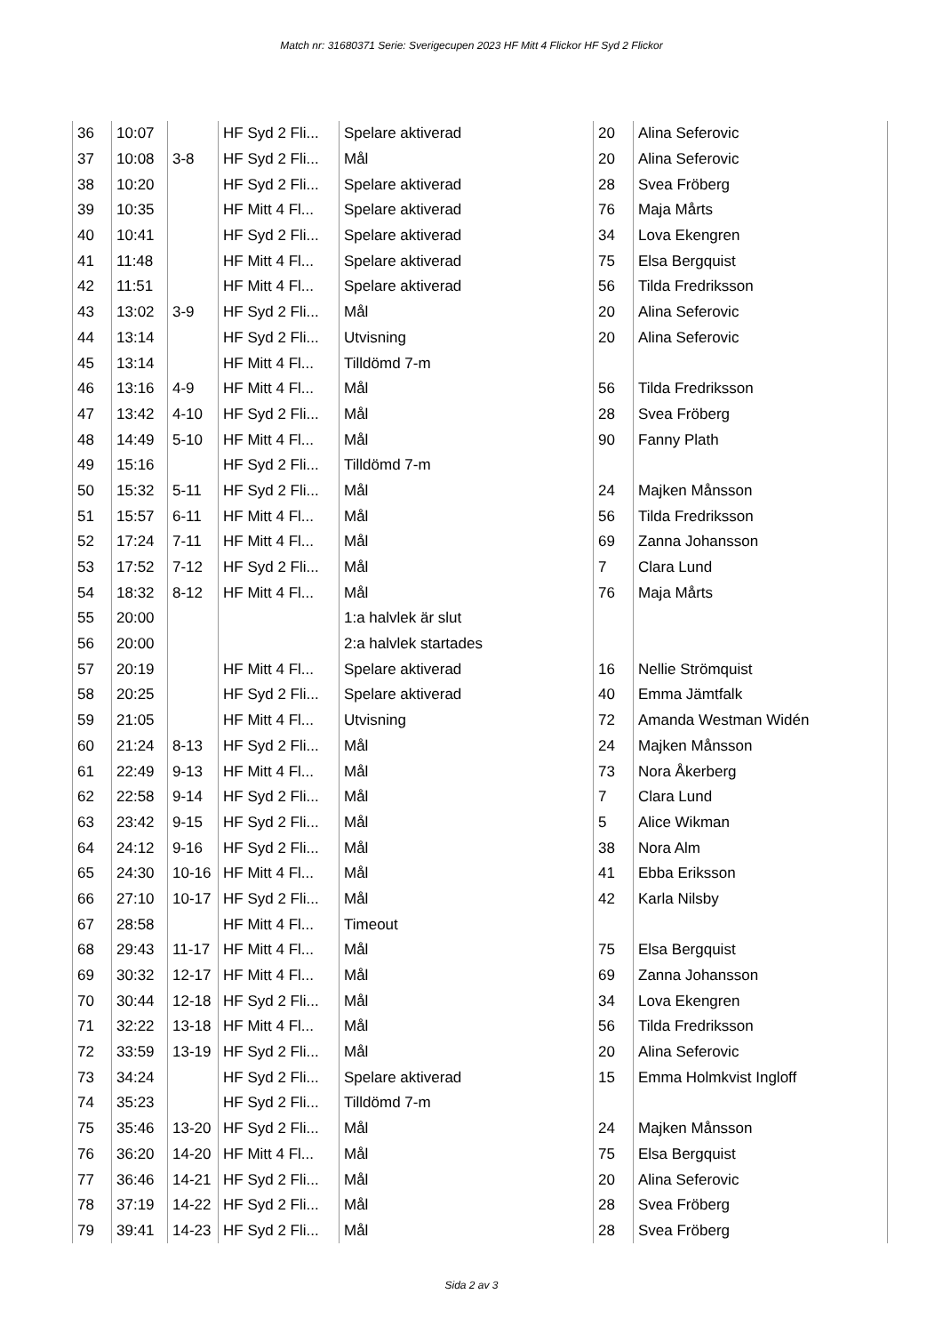Match nr: 31680371 Serie: Sverigecupen 2023 HF Mitt 4 Flickor HF Syd 2 Flickor
| 36 | 10:07 | | HF Syd 2 Fli... | Spelare aktiverad | 20 | Alina Seferovic |
| 37 | 10:08 | 3-8 | HF Syd 2 Fli... | Mål | 20 | Alina Seferovic |
| 38 | 10:20 | | HF Syd 2 Fli... | Spelare aktiverad | 28 | Svea Fröberg |
| 39 | 10:35 | | HF Mitt 4 Fl... | Spelare aktiverad | 76 | Maja Mårts |
| 40 | 10:41 | | HF Syd 2 Fli... | Spelare aktiverad | 34 | Lova Ekengren |
| 41 | 11:48 | | HF Mitt 4 Fl... | Spelare aktiverad | 75 | Elsa Bergquist |
| 42 | 11:51 | | HF Mitt 4 Fl... | Spelare aktiverad | 56 | Tilda Fredriksson |
| 43 | 13:02 | 3-9 | HF Syd 2 Fli... | Mål | 20 | Alina Seferovic |
| 44 | 13:14 | | HF Syd 2 Fli... | Utvisning | 20 | Alina Seferovic |
| 45 | 13:14 | | HF Mitt 4 Fl... | Tilldömd 7-m | | |
| 46 | 13:16 | 4-9 | HF Mitt 4 Fl... | Mål | 56 | Tilda Fredriksson |
| 47 | 13:42 | 4-10 | HF Syd 2 Fli... | Mål | 28 | Svea Fröberg |
| 48 | 14:49 | 5-10 | HF Mitt 4 Fl... | Mål | 90 | Fanny Plath |
| 49 | 15:16 | | HF Syd 2 Fli... | Tilldömd 7-m | | |
| 50 | 15:32 | 5-11 | HF Syd 2 Fli... | Mål | 24 | Majken Månsson |
| 51 | 15:57 | 6-11 | HF Mitt 4 Fl... | Mål | 56 | Tilda Fredriksson |
| 52 | 17:24 | 7-11 | HF Mitt 4 Fl... | Mål | 69 | Zanna Johansson |
| 53 | 17:52 | 7-12 | HF Syd 2 Fli... | Mål | 7 | Clara Lund |
| 54 | 18:32 | 8-12 | HF Mitt 4 Fl... | Mål | 76 | Maja Mårts |
| 55 | 20:00 | | | 1:a halvlek är slut | | |
| 56 | 20:00 | | | 2:a halvlek startades | | |
| 57 | 20:19 | | HF Mitt 4 Fl... | Spelare aktiverad | 16 | Nellie Strömquist |
| 58 | 20:25 | | HF Syd 2 Fli... | Spelare aktiverad | 40 | Emma Jämtfalk |
| 59 | 21:05 | | HF Mitt 4 Fl... | Utvisning | 72 | Amanda Westman Widén |
| 60 | 21:24 | 8-13 | HF Syd 2 Fli... | Mål | 24 | Majken Månsson |
| 61 | 22:49 | 9-13 | HF Mitt 4 Fl... | Mål | 73 | Nora Åkerberg |
| 62 | 22:58 | 9-14 | HF Syd 2 Fli... | Mål | 7 | Clara Lund |
| 63 | 23:42 | 9-15 | HF Syd 2 Fli... | Mål | 5 | Alice Wikman |
| 64 | 24:12 | 9-16 | HF Syd 2 Fli... | Mål | 38 | Nora Alm |
| 65 | 24:30 | 10-16 | HF Mitt 4 Fl... | Mål | 41 | Ebba Eriksson |
| 66 | 27:10 | 10-17 | HF Syd 2 Fli... | Mål | 42 | Karla Nilsby |
| 67 | 28:58 | | HF Mitt 4 Fl... | Timeout | | |
| 68 | 29:43 | 11-17 | HF Mitt 4 Fl... | Mål | 75 | Elsa Bergquist |
| 69 | 30:32 | 12-17 | HF Mitt 4 Fl... | Mål | 69 | Zanna Johansson |
| 70 | 30:44 | 12-18 | HF Syd 2 Fli... | Mål | 34 | Lova Ekengren |
| 71 | 32:22 | 13-18 | HF Mitt 4 Fl... | Mål | 56 | Tilda Fredriksson |
| 72 | 33:59 | 13-19 | HF Syd 2 Fli... | Mål | 20 | Alina Seferovic |
| 73 | 34:24 | | HF Syd 2 Fli... | Spelare aktiverad | 15 | Emma Holmkvist Ingloff |
| 74 | 35:23 | | HF Syd 2 Fli... | Tilldömd 7-m | | |
| 75 | 35:46 | 13-20 | HF Syd 2 Fli... | Mål | 24 | Majken Månsson |
| 76 | 36:20 | 14-20 | HF Mitt 4 Fl... | Mål | 75 | Elsa Bergquist |
| 77 | 36:46 | 14-21 | HF Syd 2 Fli... | Mål | 20 | Alina Seferovic |
| 78 | 37:19 | 14-22 | HF Syd 2 Fli... | Mål | 28 | Svea Fröberg |
| 79 | 39:41 | 14-23 | HF Syd 2 Fli... | Mål | 28 | Svea Fröberg |
Sida 2 av 3